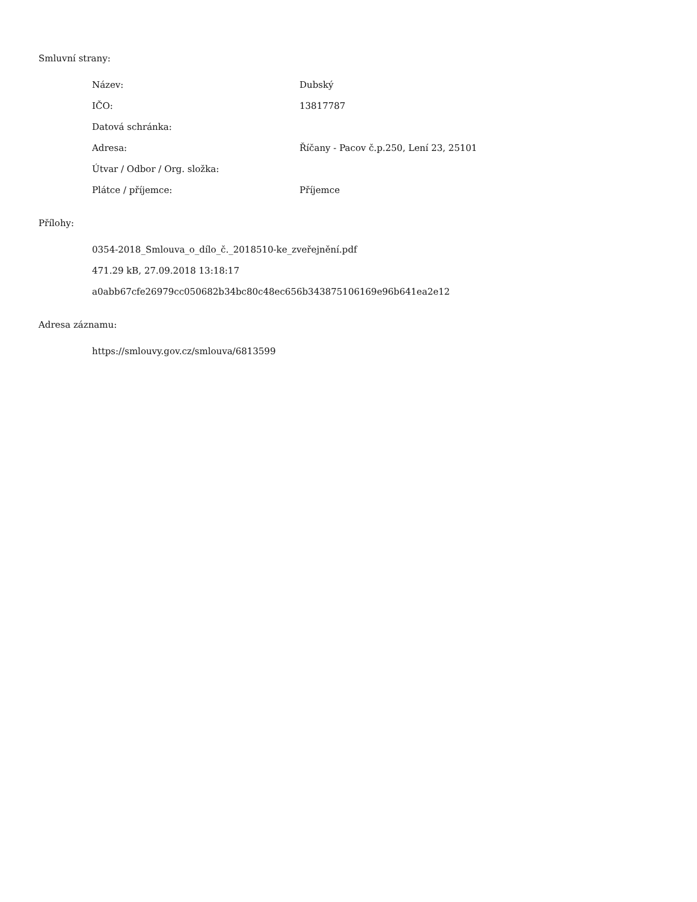Smluvní strany:
| Název: | Dubský |
| IČO: | 13817787 |
| Datová schránka: | |
| Adresa: | Říčany - Pacov č.p.250, Lení 23, 25101 |
| Útvar / Odbor / Org. složka: | |
| Plátce / příjemce: | Příjemce |
Přílohy:
0354-2018_Smlouva_o_dílo_č._2018510-ke_zveřejnění.pdf
471.29 kB, 27.09.2018 13:18:17
a0abb67cfe26979cc050682b34bc80c48ec656b343875106169e96b641ea2e12
Adresa záznamu:
https://smlouvy.gov.cz/smlouva/6813599